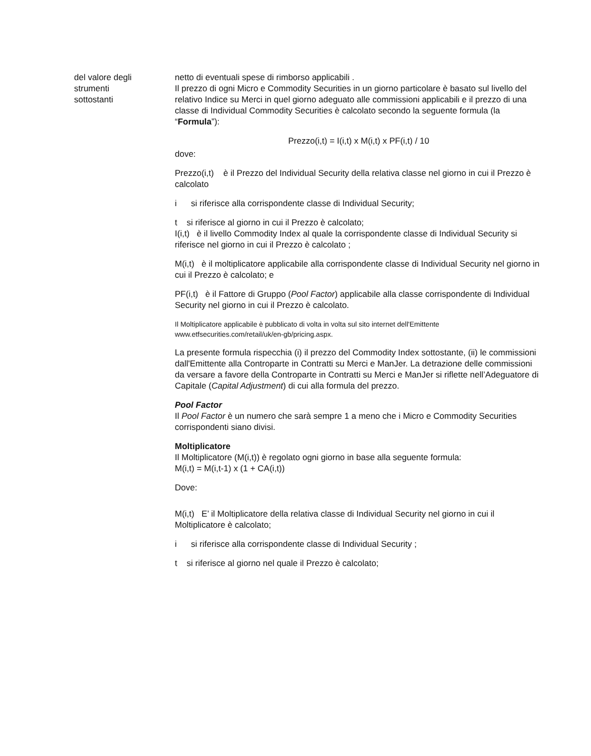del valore degli
strumenti
sottostanti
netto di eventuali spese di rimborso applicabili .
Il prezzo di ogni Micro e Commodity Securities in un giorno particolare è basato sul livello del relativo Indice su Merci in quel giorno adeguato alle commissioni applicabili e il prezzo di una classe di Individual Commodity Securities è calcolato secondo la seguente formula (la “Formula”):
Prezzo(i,t) = I(i,t) x M(i,t) x PF(i,t) / 10
dove:
Prezzo(i,t) è il Prezzo del Individual Security della relativa classe nel giorno in cui il Prezzo è calcolato
i si riferisce alla corrispondente classe di Individual Security;
t si riferisce al giorno in cui il Prezzo è calcolato;
I(i,t) è il livello Commodity Index al quale la corrispondente classe di Individual Security si riferisce nel giorno in cui il Prezzo è calcolato ;
M(i,t) è il moltiplicatore applicabile alla corrispondente classe di Individual Security nel giorno in cui il Prezzo è calcolato; e
PF(i,t) è il Fattore di Gruppo (Pool Factor) applicabile alla classe corrispondente di Individual Security nel giorno in cui il Prezzo è calcolato.
Il Moltiplicatore applicabile è pubblicato di volta in volta sul sito internet dell'Emittente www.etfsecurities.com/retail/uk/en-gb/pricing.aspx.
La presente formula rispecchia (i) il prezzo del Commodity Index sottostante, (ii) le commissioni dall'Emittente alla Controparte in Contratti su Merci e ManJer. La detrazione delle commissioni da versare a favore della Controparte in Contratti su Merci e ManJer si riflette nell’Adeguatore di Capitale (Capital Adjustment) di cui alla formula del prezzo.
Pool Factor
Il Pool Factor è un numero che sarà sempre 1 a meno che i Micro e Commodity Securities corrispondenti siano divisi.
Moltiplicatore
Il Moltiplicatore (M(i,t)) è regolato ogni giorno in base alla seguente formula:
M(i,t) = M(i,t-1) x (1 + CA(i,t))
Dove:
M(i,t) E’ il Moltiplicatore della relativa classe di Individual Security nel giorno in cui il Moltiplicatore è calcolato;
i si riferisce alla corrispondente classe di Individual Security ;
t si riferisce al giorno nel quale il Prezzo è calcolato;